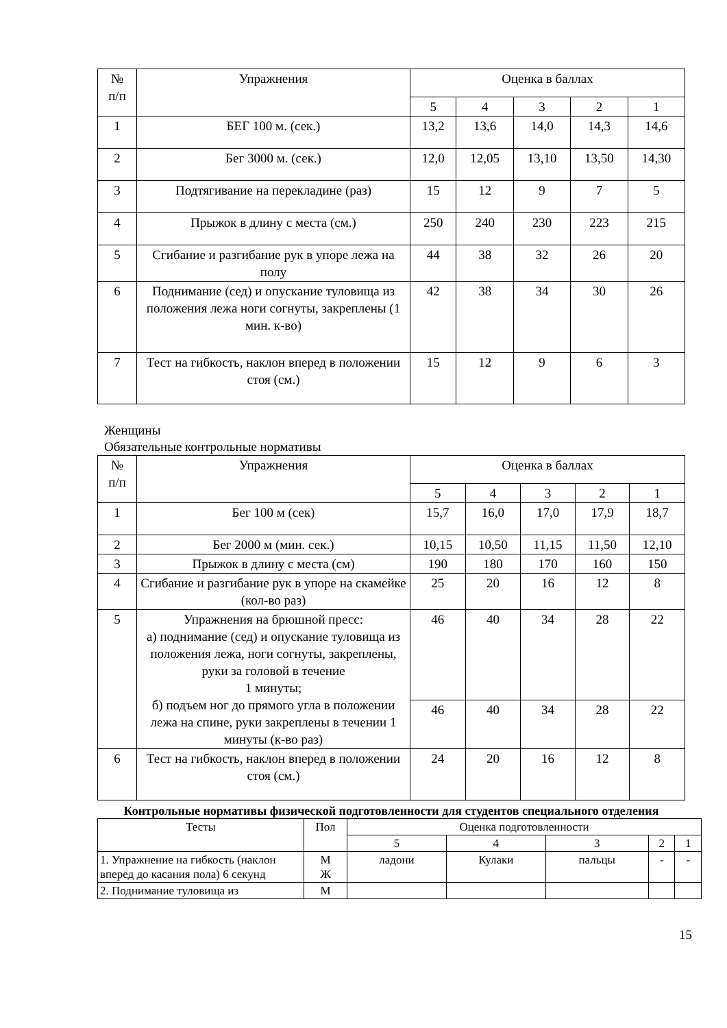| № п/п | Упражнения | Оценка в баллах | | | | |
| --- | --- | --- | --- | --- | --- | --- |
| | | 5 | 4 | 3 | 2 | 1 |
| 1 | БЕГ 100 м. (сек.) | 13,2 | 13,6 | 14,0 | 14,3 | 14,6 |
| 2 | Бег 3000 м. (сек.) | 12,0 | 12,05 | 13,10 | 13,50 | 14,30 |
| 3 | Подтягивание на перекладине (раз) | 15 | 12 | 9 | 7 | 5 |
| 4 | Прыжок в длину с места (см.) | 250 | 240 | 230 | 223 | 215 |
| 5 | Сгибание и разгибание рук в упоре лежа на полу | 44 | 38 | 32 | 26 | 20 |
| 6 | Поднимание (сед) и опускание туловища из положения лежа ноги согнуты, закреплены (1 мин. к-во) | 42 | 38 | 34 | 30 | 26 |
| 7 | Тест на гибкость, наклон вперед в положении стоя (см.) | 15 | 12 | 9 | 6 | 3 |
Женщины
Обязательные контрольные нормативы
| № п/п | Упражнения | Оценка в баллах | | | | |
| --- | --- | --- | --- | --- | --- | --- |
| | | 5 | 4 | 3 | 2 | 1 |
| 1 | Бег 100 м (сек) | 15,7 | 16,0 | 17,0 | 17,9 | 18,7 |
| 2 | Бег 2000 м (мин. сек.) | 10,15 | 10,50 | 11,15 | 11,50 | 12,10 |
| 3 | Прыжок в длину с места (см) | 190 | 180 | 170 | 160 | 150 |
| 4 | Сгибание и разгибание рук в упоре на скамейке (кол-во раз) | 25 | 20 | 16 | 12 | 8 |
| 5 | Упражнения на брюшной пресс: а) поднимание (сед) и опускание туловища из положения лежа, ноги согнуты, закреплены, руки за головой в течение 1 минуты; б) подъем ног до прямого угла в положении лежа на спине, руки закреплены в течении 1 минуты (к-во раз) | 46 | 40 | 34 | 28 | 22 |
| | | 46 | 40 | 34 | 28 | 22 |
| 6 | Тест на гибкость, наклон вперед в положении стоя (см.) | 24 | 20 | 16 | 12 | 8 |
Контрольные нормативы физической подготовленности для студентов специального отделения
| Тесты | Пол | Оценка подготовленности | | | | |
| --- | --- | --- | --- | --- | --- | --- |
| | | 5 | 4 | 3 | 2 | 1 |
| 1. Упражнение на гибкость (наклон вперед до касания пола) 6 секунд | М Ж | ладони | Кулаки | пальцы | - | - |
| 2. Поднимание туловища из | М | | | | | |
15